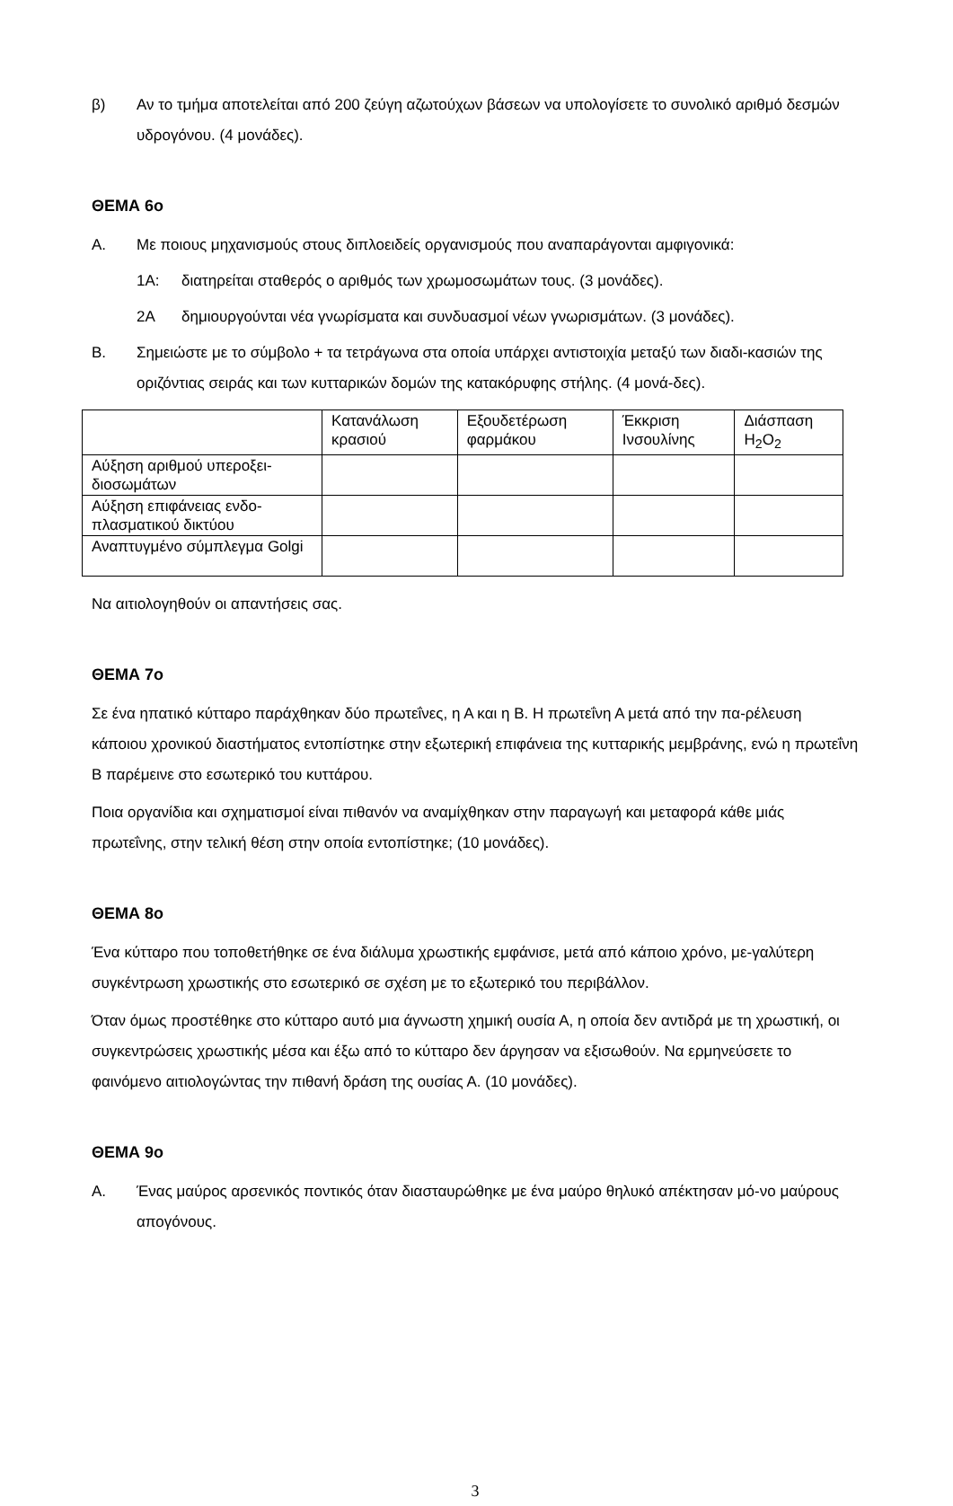β) Αν το τμήμα αποτελείται από 200 ζεύγη αζωτούχων βάσεων να υπολογίσετε το συνολικό αριθμό δεσμών υδρογόνου. (4 μονάδες).
ΘΕΜΑ 6ο
Α. Με ποιους μηχανισμούς στους διπλοειδείς οργανισμούς που αναπαράγονται αμφιγονικά:
1Α: διατηρείται σταθερός ο αριθμός των χρωμοσωμάτων τους. (3 μονάδες).
2Α δημιουργούνται νέα γνωρίσματα και συνδυασμοί νέων γνωρισμάτων. (3 μονάδες).
Β. Σημειώστε με το σύμβολο + τα τετράγωνα στα οποία υπάρχει αντιστοιχία μεταξύ των διαδι-κασιών της οριζόντιας σειράς και των κυτταρικών δομών της κατακόρυφης στήλης. (4 μονά-δες).
| | Κατανάλωση κρασιού | Εξουδετέρωση φαρμάκου | Έκκριση Ινσουλίνης | Διάσπαση H<sub>2</sub>O<sub>2</sub> |
| Αύξηση αριθμού υπεροξει-διοσωμάτων | | | | |
| Αύξηση επιφάνειας ενδο-πλασματικού δικτύου | | | | |
| Αναπτυγμένο σύμπλεγμα Golgi | | | | |
Να αιτιολογηθούν οι απαντήσεις σας.
ΘΕΜΑ 7ο
Σε ένα ηπατικό κύτταρο παράχθηκαν δύο πρωτεΐνες, η Α και η Β. Η πρωτεΐνη Α μετά από την πα-ρέλευση κάποιου χρονικού διαστήματος εντοπίστηκε στην εξωτερική επιφάνεια της κυτταρικής μεμβράνης, ενώ η πρωτεΐνη Β παρέμεινε στο εσωτερικό του κυττάρου.
Ποια οργανίδια και σχηματισμοί είναι πιθανόν να αναμίχθηκαν στην παραγωγή και μεταφορά κάθε μιάς πρωτεΐνης, στην τελική θέση στην οποία εντοπίστηκε; (10 μονάδες).
ΘΕΜΑ 8ο
Ένα κύτταρο που τοποθετήθηκε σε ένα διάλυμα χρωστικής εμφάνισε, μετά από κάποιο χρόνο, με-γαλύτερη συγκέντρωση χρωστικής στο εσωτερικό σε σχέση με το εξωτερικό του περιβάλλον.
Όταν όμως προστέθηκε στο κύτταρο αυτό μια άγνωστη χημική ουσία Α, η οποία δεν αντιδρά με τη χρωστική, οι συγκεντρώσεις χρωστικής μέσα και έξω από το κύτταρο δεν άργησαν να εξισωθούν. Να ερμηνεύσετε το φαινόμενο αιτιολογώντας την πιθανή δράση της ουσίας Α. (10 μονάδες).
ΘΕΜΑ 9ο
Α. Ένας μαύρος αρσενικός ποντικός όταν διασταυρώθηκε με ένα μαύρο θηλυκό απέκτησαν μό-νο μαύρους απογόνους.
3